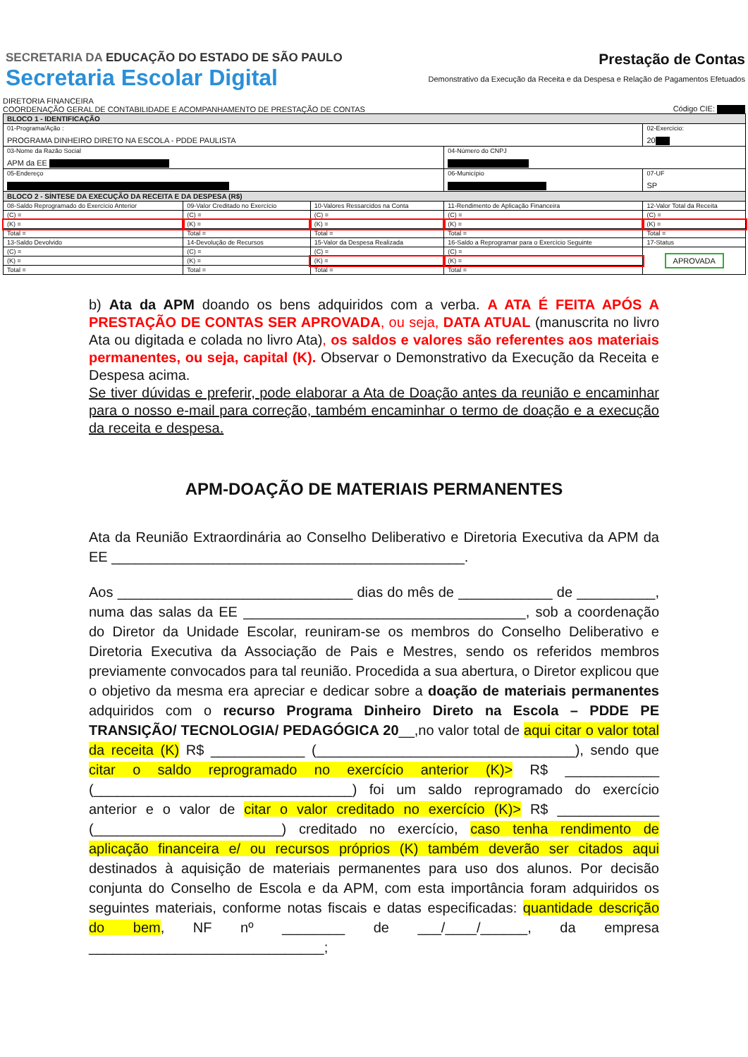SECRETARIA DA EDUCAÇÃO DO ESTADO DE SÃO PAULO
Secretaria Escolar Digital
Prestação de Contas
Demonstrativo da Execução da Receita e da Despesa e Relação de Pagamentos Efetuados
DIRETORIA FINANCEIRA
COORDENAÇÃO GERAL DE CONTABILIDADE E ACOMPANHAMENTO DE PRESTAÇÃO DE CONTAS
Código CIE:
| BLOCO 1 - IDENTIFICAÇÃO | | | | |
| 01-Programa/Ação : PROGRAMA DINHEIRO DIRETO NA ESCOLA - PDDE PAULISTA | | | | 02-Exercício: 20 |
| 03-Nome da Razão Social APM da EE | | | 04-Número do CNPJ | |
| 05-Endereço | | | 06-Município | 07-UF SP |
| BLOCO 2 - SÍNTESE DA EXECUÇÃO DA RECEITA E DA DESPESA (R$) | | | | |
| 08-Saldo Reprogramado do Exercício Anterior | 09-Valor Creditado no Exercício | 10-Valores Ressarcidos na Conta | 11-Rendimento de Aplicação Financeira | 12-Valor Total da Receita |
| (C) = | (C) = | (C) = | (C) = | (C) = |
| (K) = | (K) = | (K) = | (K) = | (K) = |
| Total = | Total = | Total = | Total = | Total = |
| 13-Saldo Devolvido | 14-Devolução de Recursos | 15-Valor da Despesa Realizada | 16-Saldo a Reprogramar para o Exercício Seguinte | 17-Status |
| (C) = | (C) = | (C) = | (C) = | APROVADA |
| (K) = | (K) = | (K) = | (K) = | |
| Total = | Total = | Total = | Total = | |
b) Ata da APM doando os bens adquiridos com a verba. A ATA É FEITA APÓS A PRESTAÇÃO DE CONTAS SER APROVADA, ou seja, DATA ATUAL (manuscrita no livro Ata ou digitada e colada no livro Ata), os saldos e valores são referentes aos materiais permanentes, ou seja, capital (K). Observar o Demonstrativo da Execução da Receita e Despesa acima.
Se tiver dúvidas e preferir, pode elaborar a Ata de Doação antes da reunião e encaminhar para o nosso e-mail para correção, também encaminhar o termo de doação e a execução da receita e despesa.
APM-DOAÇÃO DE MATERIAIS PERMANENTES
Ata da Reunião Extraordinária ao Conselho Deliberativo e Diretoria Executiva da APM da EE _____________________________________________.
Aos ______________________________ dias do mês de ____________ de __________, numa das salas da EE ____________________________________, sob a coordenação do Diretor da Unidade Escolar, reuniram-se os membros do Conselho Deliberativo e Diretoria Executiva da Associação de Pais e Mestres, sendo os referidos membros previamente convocados para tal reunião. Procedida a sua abertura, o Diretor explicou que o objetivo da mesma era apreciar e dedicar sobre a doação de materiais permanentes adquiridos com o recurso Programa Dinheiro Direto na Escola – PDDE PE TRANSIÇÃO/ TECNOLOGIA/ PEDAGÓGICA 20__,no valor total de aqui citar o valor total da receita (K) R$ ____________ (_________________________________), sendo que citar o saldo reprogramado no exercício anterior (K)> R$ ____________ (_________________________________) foi um saldo reprogramado do exercício anterior e o valor de citar o valor creditado no exercício (K)> R$ _____________ (________________________) creditado no exercício, caso tenha rendimento de aplicação financeira e/ ou recursos próprios (K) também deverão ser citados aqui destinados à aquisição de materiais permanentes para uso dos alunos. Por decisão conjunta do Conselho de Escola e da APM, com esta importância foram adquiridos os seguintes materiais, conforme notas fiscais e datas especificadas: quantidade descrição do bem, NF nº ________ de ___/____/______, da empresa ______________________________;